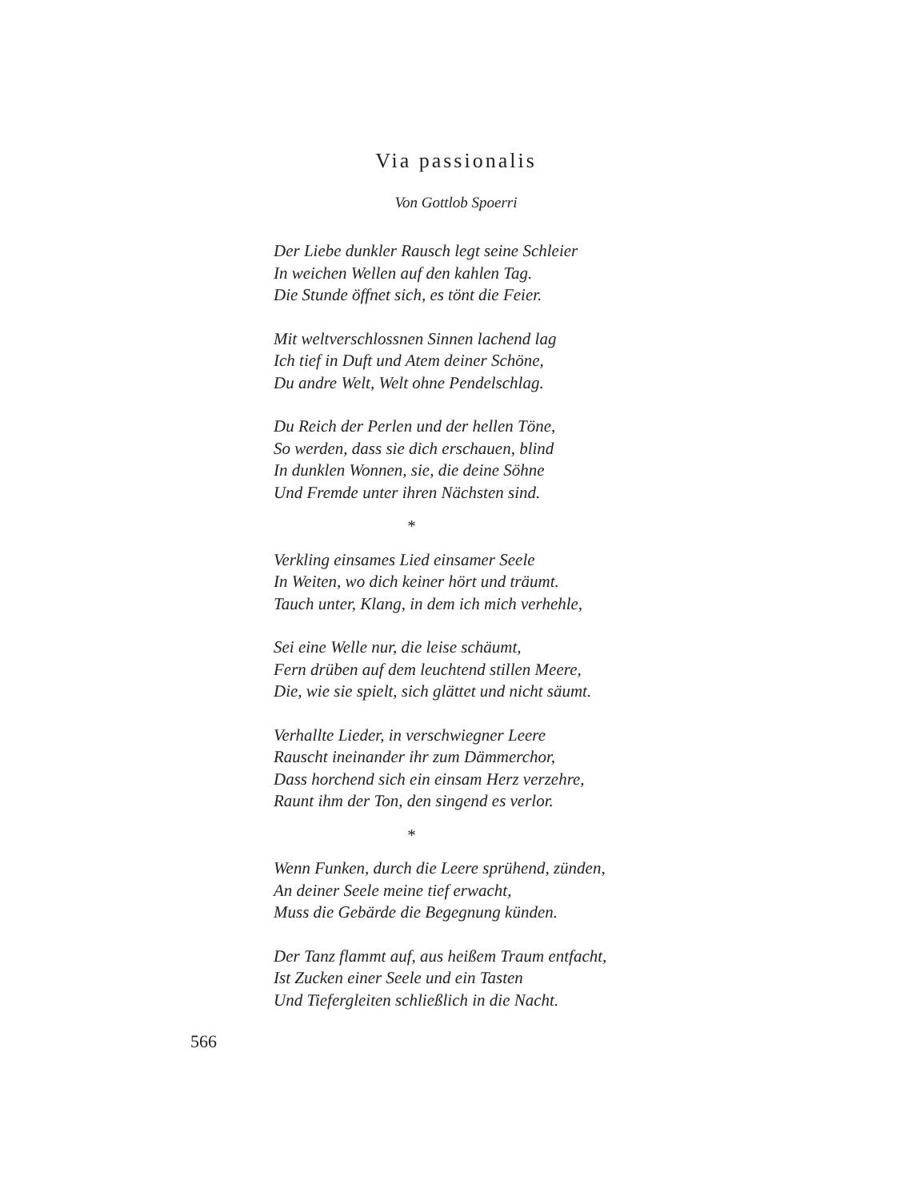Via passionalis
Von Gottlob Spoerri
Der Liebe dunkler Rausch legt seine Schleier
In weichen Wellen auf den kahlen Tag.
Die Stunde öffnet sich, es tönt die Feier.
Mit weltverschlossnen Sinnen lachend lag
Ich tief in Duft und Atem deiner Schöne,
Du andre Welt, Welt ohne Pendelschlag.
Du Reich der Perlen und der hellen Töne,
So werden, dass sie dich erschauen, blind
In dunklen Wonnen, sie, die deine Söhne
Und Fremde unter ihren Nächsten sind.
*
Verkling einsames Lied einsamer Seele
In Weiten, wo dich keiner hört und träumt.
Tauch unter, Klang, in dem ich mich verhehle,
Sei eine Welle nur, die leise schäumt,
Fern drüben auf dem leuchtend stillen Meere,
Die, wie sie spielt, sich glättet und nicht säumt.
Verhallte Lieder, in verschwiegner Leere
Rauscht ineinander ihr zum Dämmerchor,
Dass horchend sich ein einsam Herz verzehre,
Raunt ihm der Ton, den singend es verlor.
*
Wenn Funken, durch die Leere sprühend, zünden,
An deiner Seele meine tief erwacht,
Muss die Gebärde die Begegnung künden.
Der Tanz flammt auf, aus heißem Traum entfacht,
Ist Zucken einer Seele und ein Tasten
Und Tiefergleiten schließlich in die Nacht.
566